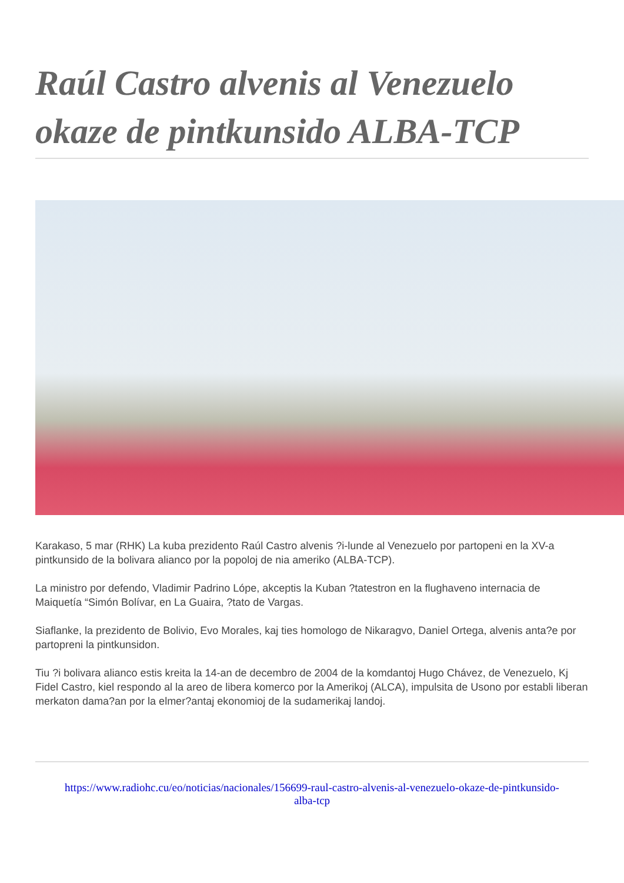Raúl Castro alvenis al Venezuelo okaze de pintkunsido ALBA-TCP
Karakaso, 5 mar (RHK) La kuba prezidento Raúl Castro alvenis ?i-lunde al Venezuelo por partopeni en la XV-a pintkunsido de la bolivara alianco por la popoloj de nia ameriko (ALBA-TCP).
La ministro por defendo, Vladimir Padrino Lópe, akceptis la Kuban ?tatestron en la flughaveno internacia de Maiquetía “Simón Bolívar, en La Guaira, ?tato de Vargas.
Siaflanke, la prezidento de Bolivio, Evo Morales, kaj ties homologo de Nikaragvo, Daniel Ortega, alvenis anta?e por partopreni la pintkunsidon.
Tiu ?i bolivara alianco estis kreita la 14-an de decembro de 2004 de la komdantoj Hugo Chávez, de Venezuelo, Kj Fidel Castro, kiel respondo al la areo de libera komerco por la Amerikoj (ALCA), impulsita de Usono por establi liberan merkaton dama?an por la elmer?antaj ekonomioj de la sudamerikaj landoj.
https://www.radiohc.cu/eo/noticias/nacionales/156699-raul-castro-alvenis-al-venezuelo-okaze-de-pintkunsido-alba-tcp